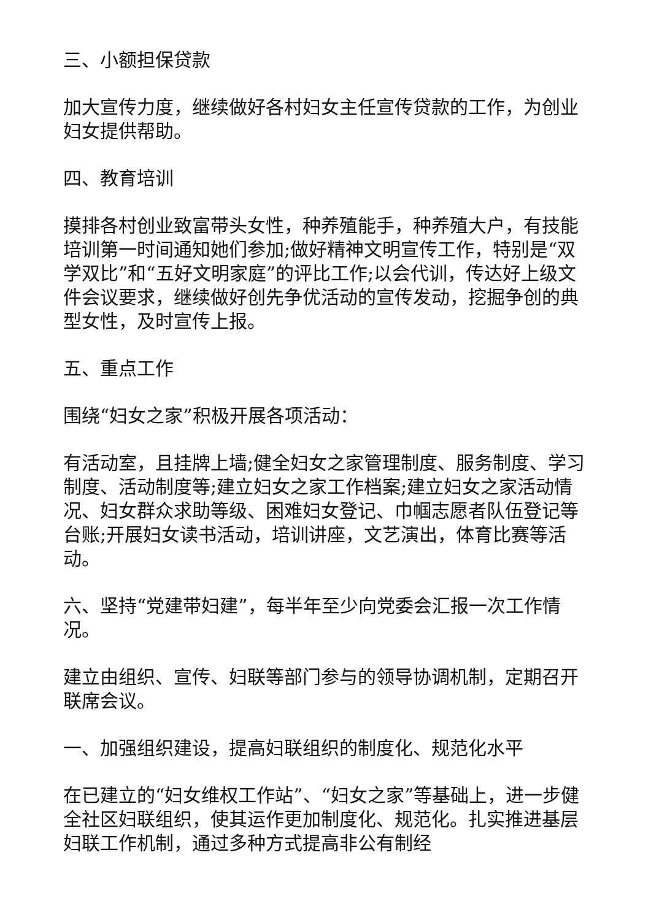三、小额担保贷款
加大宣传力度，继续做好各村妇女主任宣传贷款的工作，为创业妇女提供帮助。
四、教育培训
摸排各村创业致富带头女性，种养殖能手，种养殖大户，有技能培训第一时间通知她们参加;做好精神文明宣传工作，特别是“双学双比”和“五好文明家庭”的评比工作;以会代训，传达好上级文件会议要求，继续做好创先争优活动的宣传发动，挖掘争创的典型女性，及时宣传上报。
五、重点工作
围绕“妇女之家”积极开展各项活动：
有活动室，且挂牌上墙;健全妇女之家管理制度、服务制度、学习制度、活动制度等;建立妇女之家工作档案;建立妇女之家活动情况、妇女群众求助等级、困难妇女登记、巾帼志愿者队伍登记等台账;开展妇女读书活动，培训讲座，文艺演出，体育比赛等活动。
六、坚持“党建带妇建”，每半年至少向党委会汇报一次工作情况。
建立由组织、宣传、妇联等部门参与的领导协调机制，定期召开联席会议。
一、加强组织建设，提高妇联组织的制度化、规范化水平
在已建立的“妇女维权工作站”、“妇女之家”等基础上，进一步健全社区妇联组织，使其运作更加制度化、规范化。扎实推进基层妇联工作机制，通过多种方式提高非公有制经